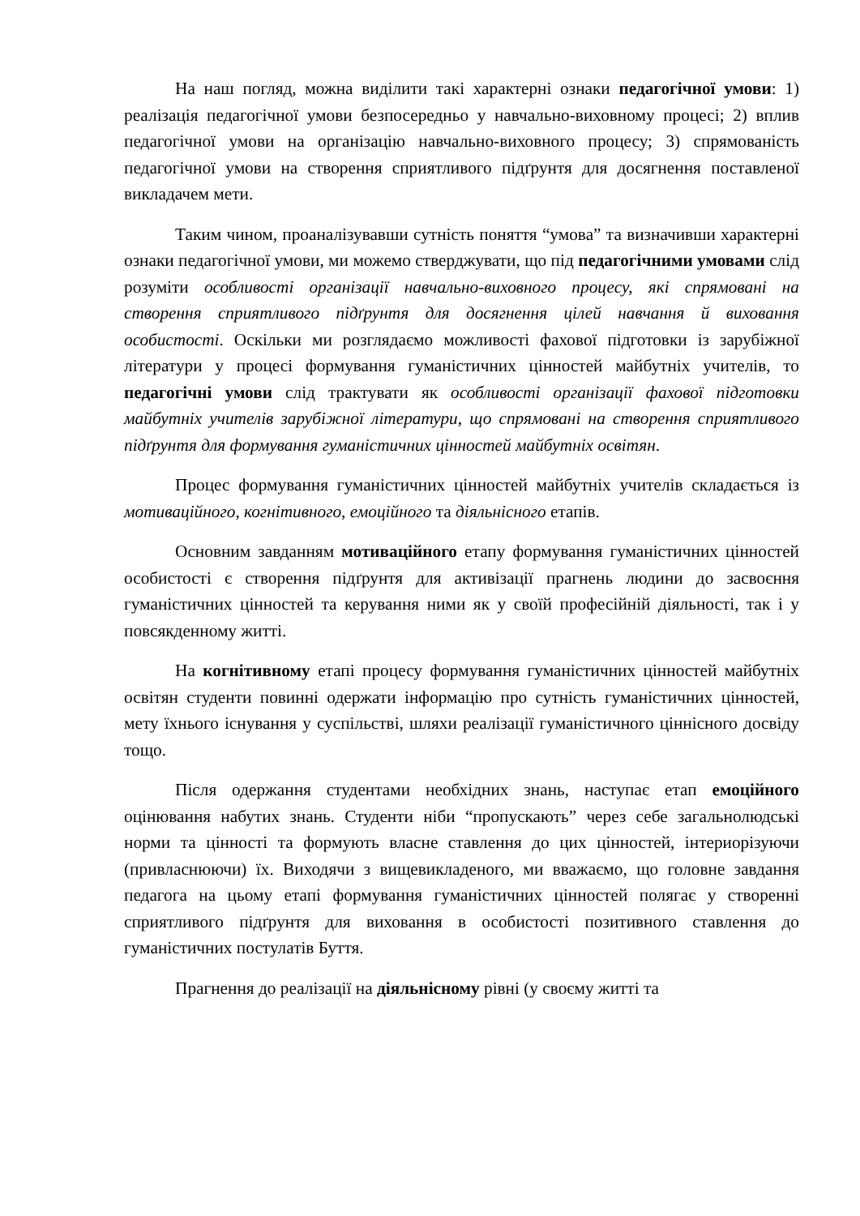На наш погляд, можна виділити такі характерні ознаки педагогічної умови: 1) реалізація педагогічної умови безпосередньо у навчально-виховному процесі; 2) вплив педагогічної умови на організацію навчально-виховного процесу; 3) спрямованість педагогічної умови на створення сприятливого підґрунтя для досягнення поставленої викладачем мети.
Таким чином, проаналізувавши сутність поняття “умова” та визначивши характерні ознаки педагогічної умови, ми можемо стверджувати, що під педагогічними умовами слід розуміти особливості організації навчально-виховного процесу, які спрямовані на створення сприятливого підґрунтя для досягнення цілей навчання й виховання особистості. Оскільки ми розглядаємо можливості фахової підготовки із зарубіжної літератури у процесі формування гуманістичних цінностей майбутніх учителів, то педагогічні умови слід трактувати як особливості організації фахової підготовки майбутніх учителів зарубіжної літератури, що спрямовані на створення сприятливого підґрунтя для формування гуманістичних цінностей майбутніх освітян.
Процес формування гуманістичних цінностей майбутніх учителів складається із мотиваційного, когнітивного, емоційного та діяльнісного етапів.
Основним завданням мотиваційного етапу формування гуманістичних цінностей особистості є створення підґрунтя для активізації прагнень людини до засвоєння гуманістичних цінностей та керування ними як у своїй професійній діяльності, так і у повсякденному житті.
На когнітивному етапі процесу формування гуманістичних цінностей майбутніх освітян студенти повинні одержати інформацію про сутність гуманістичних цінностей, мету їхнього існування у суспільстві, шляхи реалізації гуманістичного ціннісного досвіду тощо.
Після одержання студентами необхідних знань, наступає етап емоційного оцінювання набутих знань. Студенти ніби “пропускають” через себе загальнолюдські норми та цінності та формують власне ставлення до цих цінностей, інтериорізуючи (привласнюючи) їх. Виходячи з вищевикладеного, ми вважаємо, що головне завдання педагога на цьому етапі формування гуманістичних цінностей полягає у створенні сприятливого підґрунтя для виховання в особистості позитивного ставлення до гуманістичних постулатів Буття.
Прагнення до реалізації на діяльнісному рівні (у своєму житті та